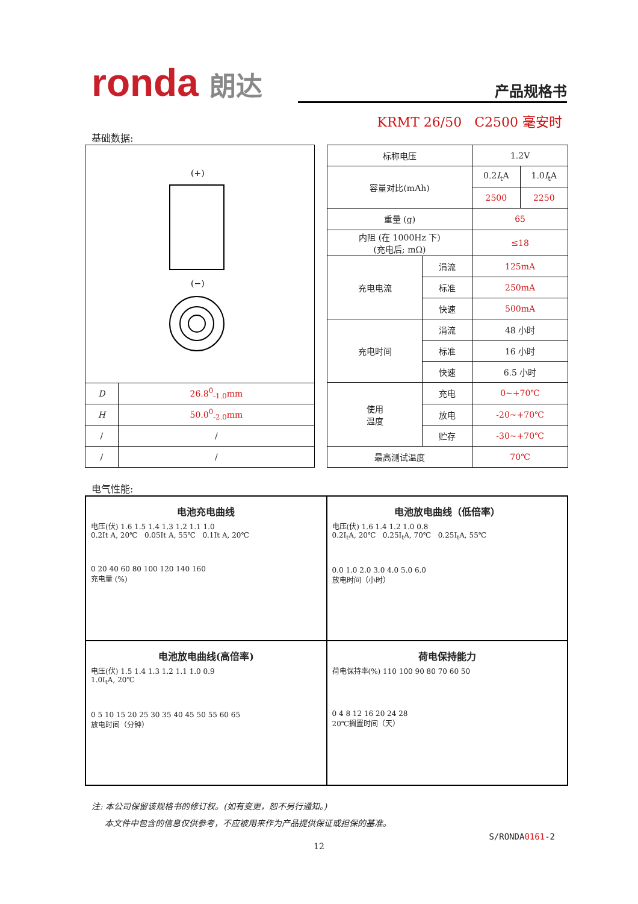ronda 朗达 产品规格书
KRMT 26/50 C2500 毫安时
基础数据:
| (+) (−) | |
| D | 26.8<sup>0</sup><sub>-1.0</sub>mm |
| H | 50.0<sup>0</sup><sub>-2.0</sub>mm |
| / | / |
| / | / |
| 标称电压 | | 1.2V | |
| 容量对比(mAh) | | 0.2 I<sub>t</sub>A | 1.0 I<sub>t</sub>A |
| | | 2500 | 2250 |
| 重量 (g) | | 65 | |
| 内阻 (在 1000Hz 下) (充电后; mΩ) | | ≤18 | |
| 充电电流 | 涓流 | 125mA | |
| | 标准 | 250mA | |
| | 快速 | 500mA | |
| 充电时间 | 涓流 | 48 小时 | |
| | 标准 | 16 小时 | |
| | 快速 | 6.5 小时 | |
| 使用 温度 | 充电 | 0~+70℃ | |
| | 放电 | -20~+70℃ | |
| | 贮存 | -30~+70℃ | |
| 最高测试温度 | | 70℃ | |
电气性能:
电池充电曲线
电压(伏) 1.6 1.5 1.4 1.3 1.2 1.1 1.0
0.2It A, 20℃ 0.05It A, 55℃ 0.1It A, 20℃
0 20 40 60 80 100 120 140 160
充电量 (%)
电池放电曲线（低倍率）
电压(伏) 1.6 1.4 1.2 1.0 0.8
0.2I<sub>t</sub>A, 20℃ 0.25I<sub>t</sub>A, 70℃ 0.25I<sub>t</sub>A, 55℃
0.0 1.0 2.0 3.0 4.0 5.0 6.0
放电时间（小时）
电池放电曲线(高倍率)
电压(伏) 1.5 1.4 1.3 1.2 1.1 1.0 0.9
1.0I<sub>t</sub>A, 20℃
0 5 10 15 20 25 30 35 40 45 50 55 60 65
放电时间（分钟）
荷电保持能力
荷电保持率(%) 110 100 90 80 70 60 50
0 4 8 12 16 20 24 28
20℃搁置时间（天）
注: 本公司保留该规格书的修订权。(如有变更，恕不另行通知。)
本文件中包含的信息仅供参考，不应被用来作为产品提供保证或担保的基准。
S/RONDA0161-2
12